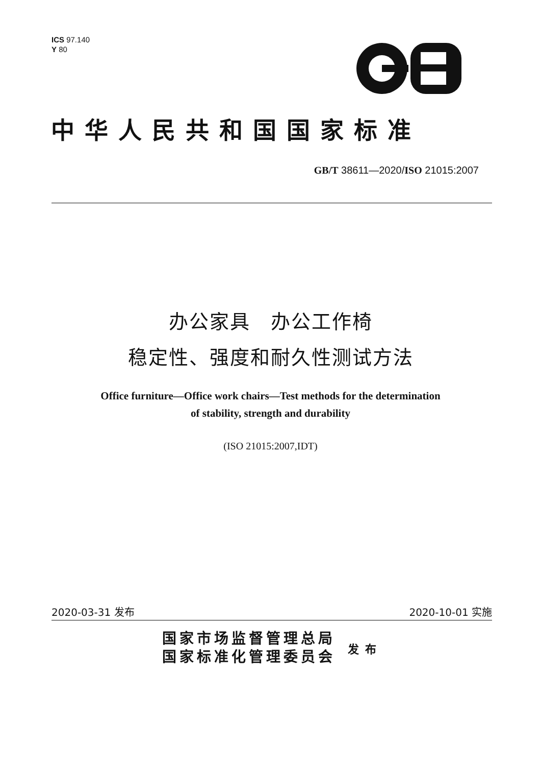ICS 97.140
Y 80
中华人民共和国国家标准
GB/T 38611—2020/ISO 21015:2007
办公家具　办公工作椅
稳定性、强度和耐久性测试方法
Office furniture—Office work chairs—Test methods for the determination
of stability, strength and durability
(ISO 21015:2007,IDT)
2020-03-31 发布 2020-10-01 实施
国家市场监督管理总局
国家标准化管理委员会
发布